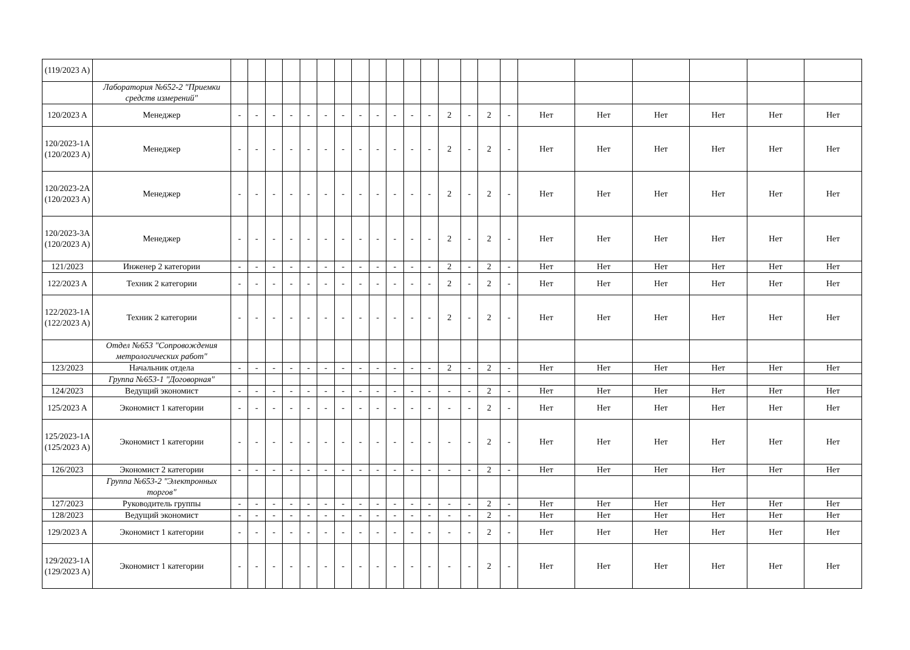| (119/2023 A) | | | | | | | | | | | | | | | | | | | | | | | |
| | Лаборатория №652-2 "Приемки средств измерений" | | | | | | | | | | | | | | | | | | | | | | |
| 120/2023 A | Менеджер | - | - | - | - | - | - | - | - | - | - | - | - | 2 | - | 2 | - | Нет | Нет | Нет | Нет | Нет | Нет |
| 120/2023-1A (120/2023 A) | Менеджер | - | - | - | - | - | - | - | - | - | - | - | - | 2 | - | 2 | - | Нет | Нет | Нет | Нет | Нет | Нет |
| 120/2023-2A (120/2023 A) | Менеджер | - | - | - | - | - | - | - | - | - | - | - | - | 2 | - | 2 | - | Нет | Нет | Нет | Нет | Нет | Нет |
| 120/2023-3A (120/2023 A) | Менеджер | - | - | - | - | - | - | - | - | - | - | - | - | 2 | - | 2 | - | Нет | Нет | Нет | Нет | Нет | Нет |
| 121/2023 | Инженер 2 категории | - | - | - | - | - | - | - | - | - | - | - | - | 2 | - | 2 | - | Нет | Нет | Нет | Нет | Нет | Нет |
| 122/2023 A | Техник 2 категории | - | - | - | - | - | - | - | - | - | - | - | - | 2 | - | 2 | - | Нет | Нет | Нет | Нет | Нет | Нет |
| 122/2023-1A (122/2023 A) | Техник 2 категории | - | - | - | - | - | - | - | - | - | - | - | - | 2 | - | 2 | - | Нет | Нет | Нет | Нет | Нет | Нет |
| | Отдел №653 "Сопровождения метрологических работ" | | | | | | | | | | | | | | | | | | | | | | |
| 123/2023 | Начальник отдела | - | - | - | - | - | - | - | - | - | - | - | - | 2 | - | 2 | - | Нет | Нет | Нет | Нет | Нет | Нет |
| | Группа №653-1 "Договорная" | | | | | | | | | | | | | | | | | | | | | | |
| 124/2023 | Ведущий экономист | - | - | - | - | - | - | - | - | - | - | - | - | - | - | 2 | - | Нет | Нет | Нет | Нет | Нет | Нет |
| 125/2023 A | Экономист 1 категории | - | - | - | - | - | - | - | - | - | - | - | - | - | - | 2 | - | Нет | Нет | Нет | Нет | Нет | Нет |
| 125/2023-1A (125/2023 A) | Экономист 1 категории | - | - | - | - | - | - | - | - | - | - | - | - | - | - | 2 | - | Нет | Нет | Нет | Нет | Нет | Нет |
| 126/2023 | Экономист 2 категории | - | - | - | - | - | - | - | - | - | - | - | - | - | - | 2 | - | Нет | Нет | Нет | Нет | Нет | Нет |
| | Группа №653-2 "Электронных торгов" | | | | | | | | | | | | | | | | | | | | | | |
| 127/2023 | Руководитель группы | - | - | - | - | - | - | - | - | - | - | - | - | - | - | 2 | - | Нет | Нет | Нет | Нет | Нет | Нет |
| 128/2023 | Ведущий экономист | - | - | - | - | - | - | - | - | - | - | - | - | - | - | 2 | - | Нет | Нет | Нет | Нет | Нет | Нет |
| 129/2023 A | Экономист 1 категории | - | - | - | - | - | - | - | - | - | - | - | - | - | - | 2 | - | Нет | Нет | Нет | Нет | Нет | Нет |
| 129/2023-1A (129/2023 A) | Экономист 1 категории | - | - | - | - | - | - | - | - | - | - | - | - | - | - | 2 | - | Нет | Нет | Нет | Нет | Нет | Нет |